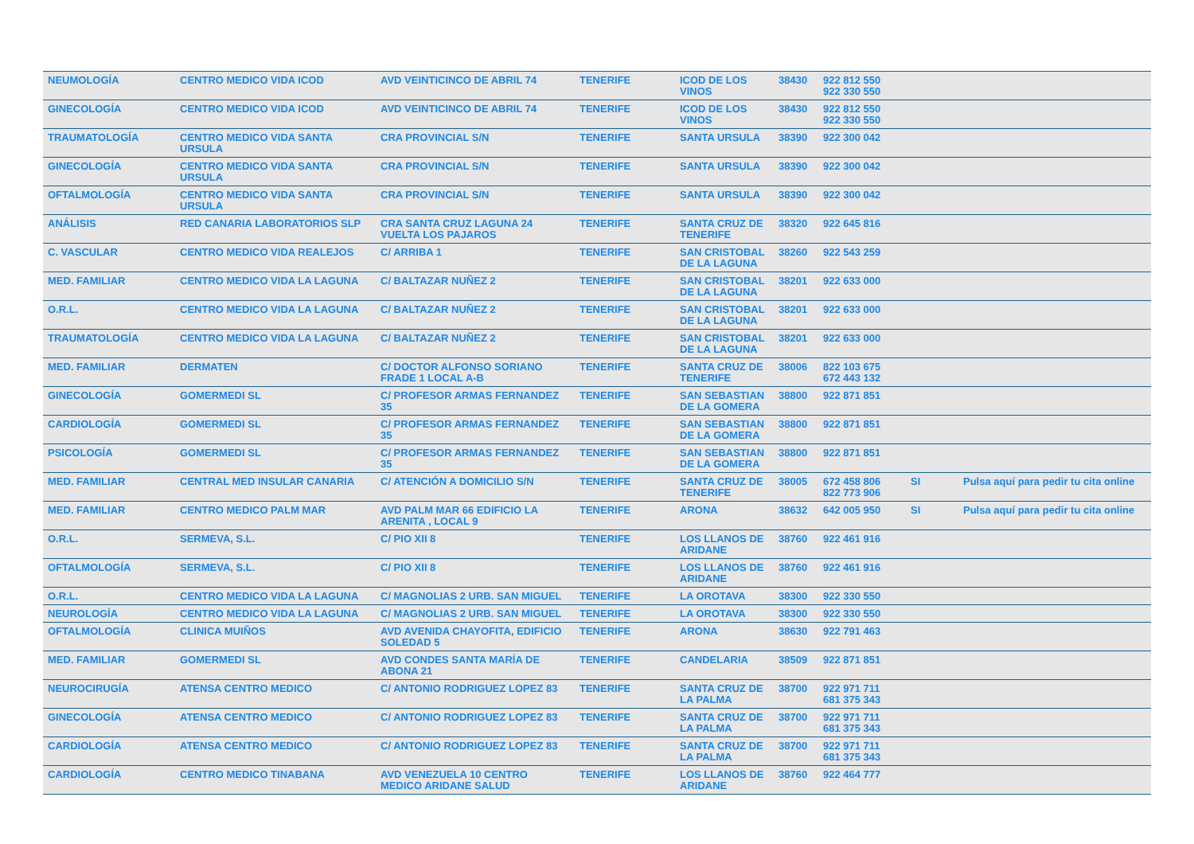| NEUMOLOGÍA | CENTRO MEDICO VIDA ICOD | AVD VEINTICINCO DE ABRIL 74 | TENERIFE | ICOD DE LOS VINOS | 38430 | 922 812 550 922 330 550 | | |
| GINECOLOGÍA | CENTRO MEDICO VIDA ICOD | AVD VEINTICINCO DE ABRIL 74 | TENERIFE | ICOD DE LOS VINOS | 38430 | 922 812 550 922 330 550 | | |
| TRAUMATOLOGÍA | CENTRO MEDICO VIDA SANTA URSULA | CRA PROVINCIAL S/N | TENERIFE | SANTA URSULA | 38390 | 922 300 042 | | |
| GINECOLOGÍA | CENTRO MEDICO VIDA SANTA URSULA | CRA PROVINCIAL S/N | TENERIFE | SANTA URSULA | 38390 | 922 300 042 | | |
| OFTALMOLOGÍA | CENTRO MEDICO VIDA SANTA URSULA | CRA PROVINCIAL S/N | TENERIFE | SANTA URSULA | 38390 | 922 300 042 | | |
| ANÁLISIS | RED CANARIA LABORATORIOS SLP | CRA SANTA CRUZ LAGUNA 24 VUELTA LOS PAJAROS | TENERIFE | SANTA CRUZ DE TENERIFE | 38320 | 922 645 816 | | |
| C. VASCULAR | CENTRO MEDICO VIDA REALEJOS | C/ ARRIBA 1 | TENERIFE | SAN CRISTOBAL DE LA LAGUNA | 38260 | 922 543 259 | | |
| MED. FAMILIAR | CENTRO MEDICO VIDA LA LAGUNA | C/ BALTAZAR NUÑEZ 2 | TENERIFE | SAN CRISTOBAL DE LA LAGUNA | 38201 | 922 633 000 | | |
| O.R.L. | CENTRO MEDICO VIDA LA LAGUNA | C/ BALTAZAR NUÑEZ 2 | TENERIFE | SAN CRISTOBAL DE LA LAGUNA | 38201 | 922 633 000 | | |
| TRAUMATOLOGÍA | CENTRO MEDICO VIDA LA LAGUNA | C/ BALTAZAR NUÑEZ 2 | TENERIFE | SAN CRISTOBAL DE LA LAGUNA | 38201 | 922 633 000 | | |
| MED. FAMILIAR | DERMATEN | C/ DOCTOR ALFONSO SORIANO FRADE 1 LOCAL A-B | TENERIFE | SANTA CRUZ DE TENERIFE | 38006 | 822 103 675 672 443 132 | | |
| GINECOLOGÍA | GOMERMEDI SL | C/ PROFESOR ARMAS FERNANDEZ 35 | TENERIFE | SAN SEBASTIAN DE LA GOMERA | 38800 | 922 871 851 | | |
| CARDIOLOGÍA | GOMERMEDI SL | C/ PROFESOR ARMAS FERNANDEZ 35 | TENERIFE | SAN SEBASTIAN DE LA GOMERA | 38800 | 922 871 851 | | |
| PSICOLOGÍA | GOMERMEDI SL | C/ PROFESOR ARMAS FERNANDEZ 35 | TENERIFE | SAN SEBASTIAN DE LA GOMERA | 38800 | 922 871 851 | | |
| MED. FAMILIAR | CENTRAL MED INSULAR CANARIA | C/ ATENCIÓN A DOMICILIO S/N | TENERIFE | SANTA CRUZ DE TENERIFE | 38005 | 672 458 806 822 773 906 | SI | Pulsa aquí para pedir tu cita online |
| MED. FAMILIAR | CENTRO MEDICO PALM MAR | AVD PALM MAR 66 EDIFICIO LA ARENITA , LOCAL 9 | TENERIFE | ARONA | 38632 | 642 005 950 | SI | Pulsa aquí para pedir tu cita online |
| O.R.L. | SERMEVA, S.L. | C/ PIO XII 8 | TENERIFE | LOS LLANOS DE ARIDANE | 38760 | 922 461 916 | | |
| OFTALMOLOGÍA | SERMEVA, S.L. | C/ PIO XII 8 | TENERIFE | LOS LLANOS DE ARIDANE | 38760 | 922 461 916 | | |
| O.R.L. | CENTRO MEDICO VIDA LA LAGUNA | C/ MAGNOLIAS 2 URB. SAN MIGUEL | TENERIFE | LA OROTAVA | 38300 | 922 330 550 | | |
| NEUROLOGÍA | CENTRO MEDICO VIDA LA LAGUNA | C/ MAGNOLIAS 2 URB. SAN MIGUEL | TENERIFE | LA OROTAVA | 38300 | 922 330 550 | | |
| OFTALMOLOGÍA | CLINICA MUIÑOS | AVD AVENIDA CHAYOFITA, EDIFICIO SOLEDAD 5 | TENERIFE | ARONA | 38630 | 922 791 463 | | |
| MED. FAMILIAR | GOMERMEDI SL | AVD CONDES SANTA MARÍA DE ABONA 21 | TENERIFE | CANDELARIA | 38509 | 922 871 851 | | |
| NEUROCIRUGÍA | ATENSA CENTRO MEDICO | C/ ANTONIO RODRIGUEZ LOPEZ 83 | TENERIFE | SANTA CRUZ DE LA PALMA | 38700 | 922 971 711 681 375 343 | | |
| GINECOLOGÍA | ATENSA CENTRO MEDICO | C/ ANTONIO RODRIGUEZ LOPEZ 83 | TENERIFE | SANTA CRUZ DE LA PALMA | 38700 | 922 971 711 681 375 343 | | |
| CARDIOLOGÍA | ATENSA CENTRO MEDICO | C/ ANTONIO RODRIGUEZ LOPEZ 83 | TENERIFE | SANTA CRUZ DE LA PALMA | 38700 | 922 971 711 681 375 343 | | |
| CARDIOLOGÍA | CENTRO MEDICO TINABANA | AVD VENEZUELA 10 CENTRO MEDICO ARIDANE SALUD | TENERIFE | LOS LLANOS DE ARIDANE | 38760 | 922 464 777 | | |